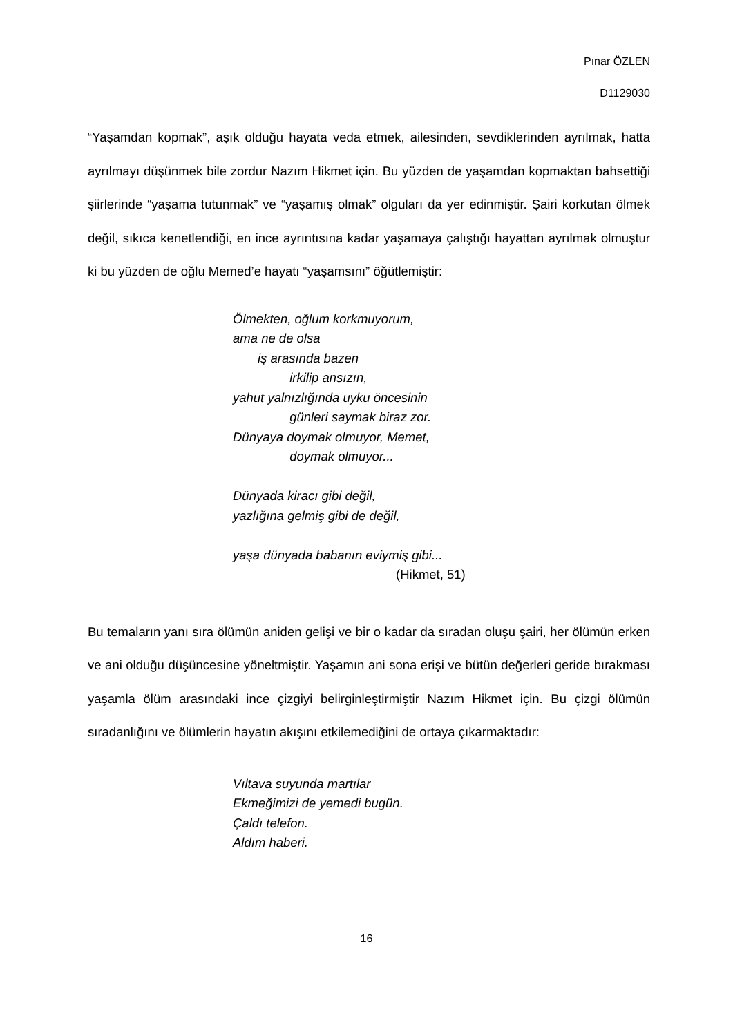Pınar ÖZLEN
D1129030
“Yaşamdan kopmak”, aşık olduğu hayata veda etmek, ailesinden, sevdiklerinden ayrılmak, hatta ayrılmayı düşünmek bile zordur Nazım Hikmet için. Bu yüzden de yaşamdan kopmaktan bahsettiği şiirlerinde “yaşama tutunmak” ve “yaşamış olmak” olguları da yer edinmiştir. Şairi korkutan ölmek değil, sıkıca kenetlendiği, en ince ayrıntısına kadar yaşamaya çalıştığı hayattan ayrılmak olmuştur ki bu yüzden de oğlu Memed’e hayatı “yaşamsını” öğütlemiştir:
Ölmekten, oğlum korkmuyorum,
ama ne de olsa
iş arasında bazen
irkilip ansızın,
yahut yalnızlığında uyku öncesinin
günleri saymak biraz zor.
Dünyaya doymak olmuyor, Memet,
doymak olmuyor...
Dünyada kiracı gibi değil,
yazlığına gelmiş gibi de değil,
yaşa dünyada babanın eviymiş gibi...
(Hikmet, 51)
Bu temaların yanı sıra ölümün aniden gelişi ve bir o kadar da sıradan oluşu şairi, her ölümün erken ve ani olduğu düşüncesine yöneltmiştir. Yaşamın ani sona erişi ve bütün değerleri geride bırakması yaşamla ölüm arasındaki ince çizgiyi belirginleştirmiştir Nazım Hikmet için. Bu çizgi ölümün sıradanlığını ve ölümlerin hayatın akışını etkilemediğini de ortaya çıkarmaktadır:
Vıltava suyunda martılar
Ekmeğimizi de yemedi bugün.
Çaldı telefon.
Aldım haberi.
16